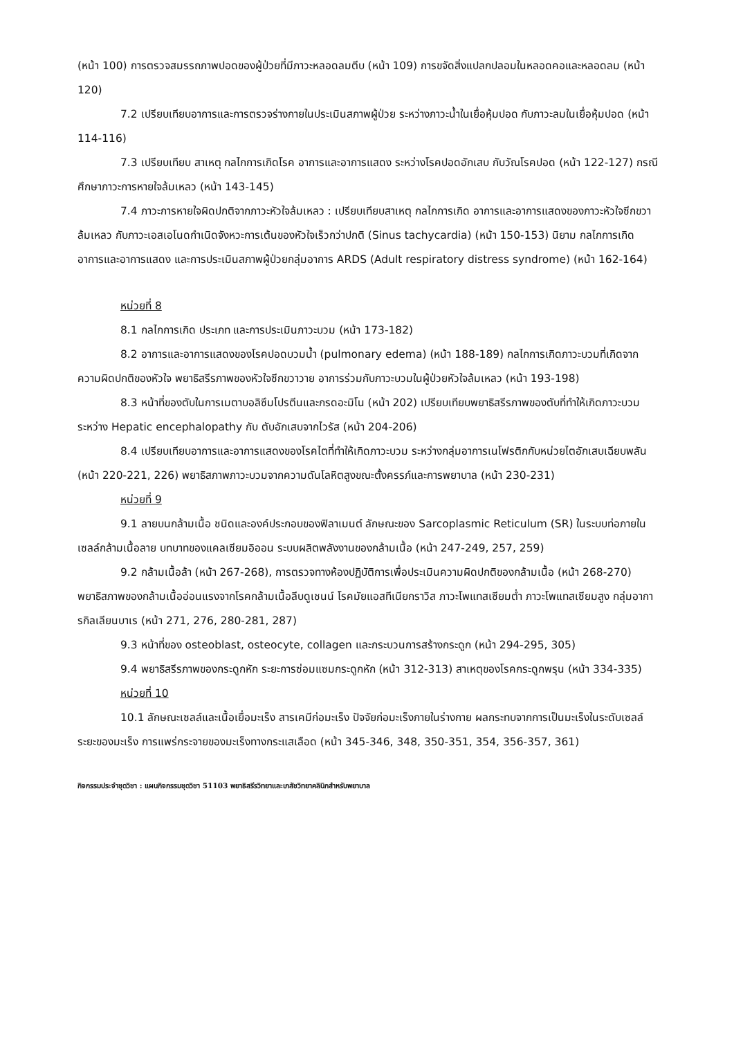(หน้า 100) การตรวจสมรรถภาพปอดของผู้ป่วยที่มีภาวะหลอดลมตีบ (หน้า 109) การขจัดสิ่งแปลกปลอมในหลอดคอและหลอดลม (หน้า 120)
7.2 เปรียบเทียบอาการและการตรวจร่างกายในประเมินสภาพผู้ป่วย ระหว่างภาวะน้ำในเยื่อหุ้มปอด กับภาวะลมในเยื่อหุ้มปอด (หน้า 114-116)
7.3 เปรียบเทียบ สาเหตุ กลไกการเกิดโรค อาการและอาการแสดง ระหว่างโรคปอดอักเสบ กับวัณโรคปอด (หน้า 122-127) กรณีศึกษาภาวะการหายใจล้มเหลว (หน้า 143-145)
7.4 ภาวะการหายใจผิดปกติจากภาวะหัวใจล้มเหลว : เปรียบเทียบสาเหตุ กลไกการเกิด อาการและอาการแสดงของภาวะหัวใจซีกขวาล้มเหลว กับภาวะเอสเอโนดกำเนิดจังหวะการเต้นของหัวใจเร็วกว่าปกติ (Sinus tachycardia) (หน้า 150-153) นิยาม กลไกการเกิด อาการและอาการแสดง และการประเมินสภาพผู้ป่วยกลุ่มอาการ ARDS (Adult respiratory distress syndrome) (หน้า 162-164)
หน่วยที่ 8
8.1 กลไกการเกิด ประเภท และการประเมินภาวะบวม (หน้า 173-182)
8.2 อาการและอาการแสดงของโรคปอดบวมน้ำ (pulmonary edema) (หน้า 188-189) กลไกการเกิดภาวะบวมที่เกิดจากความผิดปกติของหัวใจ พยาธิสรีรภาพของหัวใจซีกขวาวาย อาการร่วมกับภาวะบวมในผู้ป่วยหัวใจล้มเหลว (หน้า 193-198)
8.3 หน้าที่ของตับในการเมตาบอลิซึมโปรตีนและกรดอะมิโน (หน้า 202) เปรียบเทียบพยาธิสรีรภาพของตับที่ทำให้เกิดภาวะบวมระหว่าง Hepatic encephalopathy กับ ตับอักเสบจากไวรัส (หน้า 204-206)
8.4 เปรียบเทียบอาการและอาการแสดงของโรคไตที่ทำให้เกิดภาวะบวม ระหว่างกลุ่มอาการเนโฟรติกกับหน่วยไตอักเสบเฉียบพลัน (หน้า 220-221, 226) พยาธิสภาพภาวะบวมจากความดันโลหิตสูงขณะตั้งครรภ์และการพยาบาล (หน้า 230-231)
หน่วยที่ 9
9.1 ลายบนกล้ามเนื้อ ชนิดและองค์ประกอบของฟิลาเมนต์ ลักษณะของ Sarcoplasmic Reticulum (SR) ในระบบท่อภายในเซลล์กล้ามเนื้อลาย บทบาทของแคลเซียมอิออน ระบบผลิตพลังงานของกล้ามเนื้อ (หน้า 247-249, 257, 259)
9.2 กล้ามเนื้อล้า (หน้า 267-268), การตรวจทางห้องปฏิบัติการเพื่อประเมินความผิดปกติของกล้ามเนื้อ (หน้า 268-270) พยาธิสภาพของกล้ามเนื้ออ่อนแรงจากโรคกล้ามเนื้อลีบดูเชนน์ โรคมัยแอสทีเนียกราวิส ภาวะโพแทสเซียมต่ำ ภาวะโพแทสเซียมสูง กลุ่มอาการกิลเลียนบาเร (หน้า 271, 276, 280-281, 287)
9.3 หน้าที่ของ osteoblast, osteocyte, collagen และกระบวนการสร้างกระดูก (หน้า 294-295, 305)
9.4 พยาธิสรีรภาพของกระดูกหัก ระยะการซ่อมแซมกระดูกหัก (หน้า 312-313) สาเหตุของโรคกระดูกพรุน (หน้า 334-335)
หน่วยที่ 10
10.1 ลักษณะเซลล์และเนื้อเยื่อมะเร็ง สารเคมีก่อมะเร็ง ปัจจัยก่อมะเร็งภายในร่างกาย ผลกระทบจากการเป็นมะเร็งในระดับเซลล์ ระยะของมะเร็ง การแพร่กระจายของมะเร็งทางกระแสเลือด (หน้า 345-346, 348, 350-351, 354, 356-357, 361)
กิจกรรมประจำชุดวิชา : แผนกิจกรรมชุดวิชา 51103 พยาธิสรีรวิทยาและเภสัชวิทยาคลินิกสำหรับพยาบาล